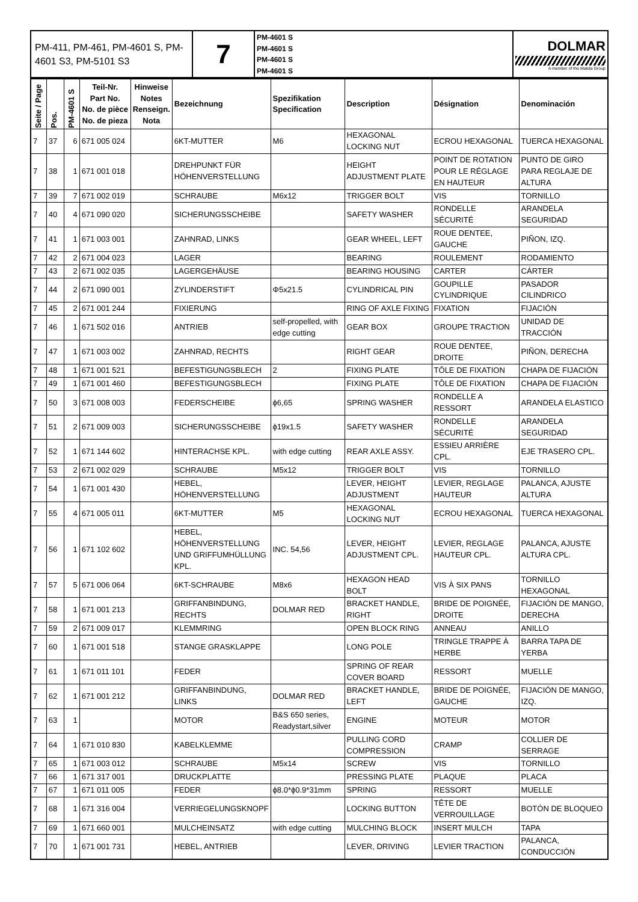| PM-411, PM-461, PM-4601 S, PM-4601 S3, PM-5101 S3 | 7 | PM-4601 S PM-4601 S PM-4601 S PM-4601 S | DOLMAR A member of the Makita Group |
| Seite / Page | Pos. | PM-4601 S | Teil-Nr. Part No. No. de pièce No. de pieza | Hinweise Notes Renseign. Nota | Bezeichnung | Spezifikation Specification | Description | Désignation | Denominación |
| --- | --- | --- | --- | --- | --- | --- | --- | --- | --- |
| 7 | 37 | 6 | 671 005 024 | | 6KT-MUTTER | M6 | HEXAGONAL LOCKING NUT | ECROU HEXAGONAL | TUERCA HEXAGONAL |
| 7 | 38 | 1 | 671 001 018 | | DREHPUNKT FÜR HÖHENVERSTELLUNG | | HEIGHT ADJUSTMENT PLATE | POINT DE ROTATION POUR LE RÉGLAGE EN HAUTEUR | PUNTO DE GIRO PARA REGLAJE DE ALTURA |
| 7 | 39 | 7 | 671 002 019 | | SCHRAUBE | M6x12 | TRIGGER BOLT | VIS | TORNILLO |
| 7 | 40 | 4 | 671 090 020 | | SICHERUNGSSCHEIBE | | SAFETY WASHER | RONDELLE SÉCURITÉ | ARANDELA SEGURIDAD |
| 7 | 41 | 1 | 671 003 001 | | ZAHNRAD, LINKS | | GEAR WHEEL, LEFT | ROUE DENTEE, GAUCHE | PIÑON, IZQ. |
| 7 | 42 | 2 | 671 004 023 | | LAGER | | BEARING | ROULEMENT | RODAMIENTO |
| 7 | 43 | 2 | 671 002 035 | | LAGERGEHÄUSE | | BEARING HOUSING | CARTER | CÁRTER |
| 7 | 44 | 2 | 671 090 001 | | ZYLINDERSTIFT | Φ5x21.5 | CYLINDRICAL PIN | GOUPILLE CYLINDRIQUE | PASADOR CILINDRICO |
| 7 | 45 | 2 | 671 001 244 | | FIXIERUNG | | RING OF AXLE FIXING | FIXATION | FIJACIÓN |
| 7 | 46 | 1 | 671 502 016 | | ANTRIEB | self-propelled, with edge cutting | GEAR BOX | GROUPE TRACTION | UNIDAD DE TRACCIÓN |
| 7 | 47 | 1 | 671 003 002 | | ZAHNRAD, RECHTS | | RIGHT GEAR | ROUE DENTEE, DROITE | PIÑON, DERECHA |
| 7 | 48 | 1 | 671 001 521 | | BEFESTIGUNGSBLECH | 2 | FIXING PLATE | TÔLE DE FIXATION | CHAPA DE FIJACIÓN |
| 7 | 49 | 1 | 671 001 460 | | BEFESTIGUNGSBLECH | | FIXING PLATE | TÔLE DE FIXATION | CHAPA DE FIJACIÓN |
| 7 | 50 | 3 | 671 008 003 | | FEDERSCHEIBE | ϕ6,65 | SPRING WASHER | RONDELLE A RESSORT | ARANDELA ELASTICO |
| 7 | 51 | 2 | 671 009 003 | | SICHERUNGSSCHEIBE | ϕ19x1.5 | SAFETY WASHER | RONDELLE SÉCURITÉ | ARANDELA SEGURIDAD |
| 7 | 52 | 1 | 671 144 602 | | HINTERACHSE KPL. | with edge cutting | REAR AXLE ASSY. | ESSIEU ARRIÈRE CPL. | EJE TRASERO CPL. |
| 7 | 53 | 2 | 671 002 029 | | SCHRAUBE | M5x12 | TRIGGER BOLT | VIS | TORNILLO |
| 7 | 54 | 1 | 671 001 430 | | HEBEL, HÖHENVERSTELLUNG | | LEVER, HEIGHT ADJUSTMENT | LEVIER, REGLAGE HAUTEUR | PALANCA, AJUSTE ALTURA |
| 7 | 55 | 4 | 671 005 011 | | 6KT-MUTTER | M5 | HEXAGONAL LOCKING NUT | ECROU HEXAGONAL | TUERCA HEXAGONAL |
| 7 | 56 | 1 | 671 102 602 | | HEBEL, HÖHENVERSTELLUNG UND GRIFFUMHÜLLUNG KPL. | INC. 54,56 | LEVER, HEIGHT ADJUSTMENT CPL. | LEVIER, REGLAGE HAUTEUR CPL. | PALANCA, AJUSTE ALTURA CPL. |
| 7 | 57 | 5 | 671 006 064 | | 6KT-SCHRAUBE | M8x6 | HEXAGON HEAD BOLT | VIS À SIX PANS | TORNILLO HEXAGONAL |
| 7 | 58 | 1 | 671 001 213 | | GRIFFANBINDUNG, RECHTS | DOLMAR RED | BRACKET HANDLE, RIGHT | BRIDE DE POIGNÉE, DROITE | FIJACIÓN DE MANGO, DERECHA |
| 7 | 59 | 2 | 671 009 017 | | KLEMMRING | | OPEN BLOCK RING | ANNEAU | ANILLO |
| 7 | 60 | 1 | 671 001 518 | | STANGE GRASKLAPPE | | LONG POLE | TRINGLE TRAPPE À HERBE | BARRA TAPA DE YERBA |
| 7 | 61 | 1 | 671 011 101 | | FEDER | | SPRING OF REAR COVER BOARD | RESSORT | MUELLE |
| 7 | 62 | 1 | 671 001 212 | | GRIFFANBINDUNG, LINKS | DOLMAR RED | BRACKET HANDLE, LEFT | BRIDE DE POIGNÉE, GAUCHE | FIJACIÓN DE MANGO, IZQ. |
| 7 | 63 | 1 | | | MOTOR | B&S 650 series, Readystart,silver | ENGINE | MOTEUR | MOTOR |
| 7 | 64 | 1 | 671 010 830 | | KABELKLEMME | | PULLING CORD COMPRESSION | CRAMP | COLLIER DE SERRAGE |
| 7 | 65 | 1 | 671 003 012 | | SCHRAUBE | M5x14 | SCREW | VIS | TORNILLO |
| 7 | 66 | 1 | 671 317 001 | | DRUCKPLATTE | | PRESSING PLATE | PLAQUE | PLACA |
| 7 | 67 | 1 | 671 011 005 | | FEDER | ϕ8.0*ϕ0.9*31mm | SPRING | RESSORT | MUELLE |
| 7 | 68 | 1 | 671 316 004 | | VERRIEGELUNGSKNOPF | | LOCKING BUTTON | TÊTE DE VERROUILLAGE | BOTÓN DE BLOQUEO |
| 7 | 69 | 1 | 671 660 001 | | MULCHEINSATZ | with edge cutting | MULCHING BLOCK | INSERT MULCH | TAPA |
| 7 | 70 | 1 | 671 001 731 | | HEBEL, ANTRIEB | | LEVER, DRIVING | LEVIER TRACTION | PALANCA, CONDUCCIÓN |